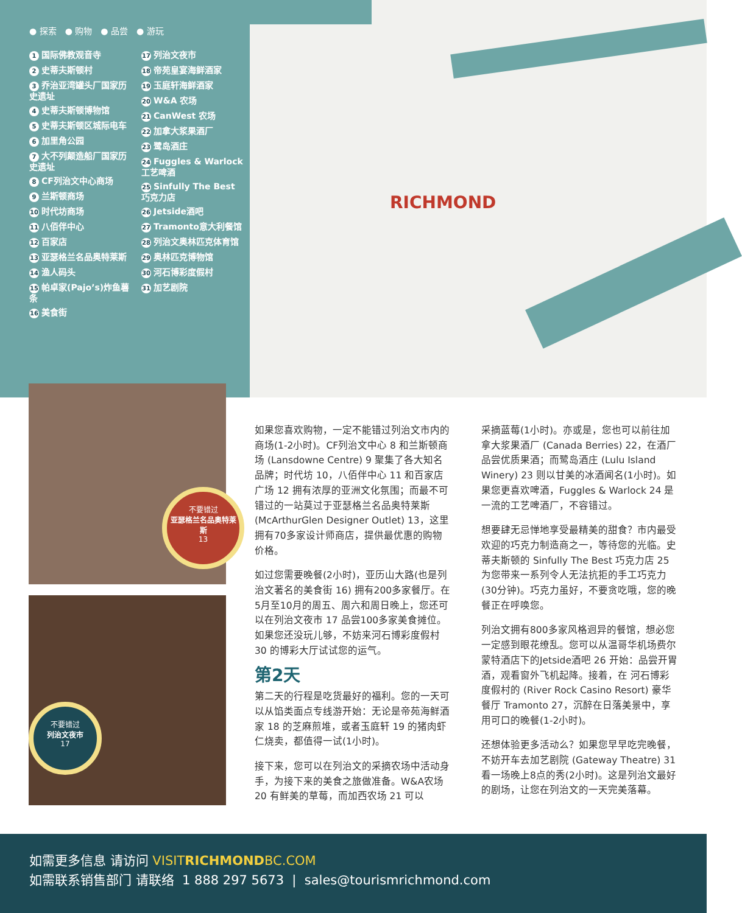● 探索 ● 购物 ● 品尝 ● 游玩
1 国际佛教观音寺
2 史蒂夫斯顿村
3 乔治亚湾罐头厂国家历史遗址
4 史蒂夫斯顿博物馆
5 史蒂夫斯顿区城际电车
6 加里角公园
7 大不列颠造船厂国家历史遗址
8 CF列治文中心商场
9 兰斯顿商场
10 时代坊商场
11 八佰伴中心
12 百家店
13 亚瑟格兰名品奥特莱斯
14 渔人码头
15 帕卓家(Pajo’s)炸鱼薯条
16 美食街
17 列治文夜市
18 帝苑皇宴海鲜酒家
19 玉庭轩海鲜酒家
20 W&A 农场
21 CanWest 农场
22 加拿大浆果酒厂
23 鹭岛酒庄
24 Fuggles & Warlock 工艺啤酒
25 Sinfully The Best 巧克力店
26 Jetside酒吧
27 Tramonto意大利餐馆
28 列治文奥林匹克体育馆
29 奥林匹克博物馆
30 河石博彩度假村
31 加艺剧院
RICHMOND
不要错过
亚瑟格兰名品奥特莱斯
13
不要错过
列治文夜市
17
如果您喜欢购物，一定不能错过列治文市内的商场(1-2小时)。CF列治文中心 8 和兰斯顿商场 (Lansdowne Centre) 9 聚集了各大知名品牌；时代坊 10，八佰伴中心 11 和百家店广场 12 拥有浓厚的亚洲文化氛围；而最不可错过的一站莫过于亚瑟格兰名品奥特莱斯 (McArthurGlen Designer Outlet) 13，这里拥有70多家设计师商店，提供最优惠的购物价格。
如过您需要晚餐(2小时)，亚历山大路(也是列治文著名的美食街 16) 拥有200多家餐厅。在5月至10月的周五、周六和周日晚上，您还可以在列治文夜市 17 品尝100多家美食摊位。如果您还没玩儿够，不妨来河石博彩度假村 30 的博彩大厅试试您的运气。
第2天
第二天的行程是吃货最好的福利。您的一天可以从馅类面点专线游开始：无论是帝苑海鲜酒家 18 的芝麻煎堆，或者玉庭轩 19 的猪肉虾仁烧卖，都值得一试(1小时)。
接下来，您可以在列治文的采摘农场中活动身手，为接下来的美食之旅做准备。W&A农场 20 有鲜美的草莓，而加西农场 21 可以
采摘蓝莓(1小时)。亦或是，您也可以前往加拿大浆果酒厂 (Canada Berries) 22，在酒厂品尝优质果酒；而鹭岛酒庄 (Lulu Island Winery) 23 则以甘美的冰酒闻名(1小时)。如果您更喜欢啤酒，Fuggles & Warlock 24 是一流的工艺啤酒厂，不容错过。
想要肆无忌惮地享受最精美的甜食？市内最受欢迎的巧克力制造商之一，等待您的光临。史蒂夫斯顿的 Sinfully The Best 巧克力店 25 为您带来一系列令人无法抗拒的手工巧克力(30分钟)。巧克力虽好，不要贪吃哦，您的晚餐正在呼唤您。
列治文拥有800多家风格迥异的餐馆，想必您一定感到眼花缭乱。您可以从温哥华机场费尔蒙特酒店下的Jetside酒吧 26 开始：品尝开胃酒，观看窗外飞机起降。接着，在 河石博彩度假村的 (River Rock Casino Resort) 豪华餐厅 Tramonto 27，沉醉在日落美景中，享用可口的晚餐(1-2小时)。
还想体验更多活动么？如果您早早吃完晚餐，不妨开车去加艺剧院 (Gateway Theatre) 31 看一场晚上8点的秀(2小时)。这是列治文最好的剧场，让您在列治文的一天完美落幕。
如需更多信息 请访问 VISITRICHMONDBC.COM
如需联系销售部门 请联络 1 888 297 5673 | sales@tourismrichmond.com